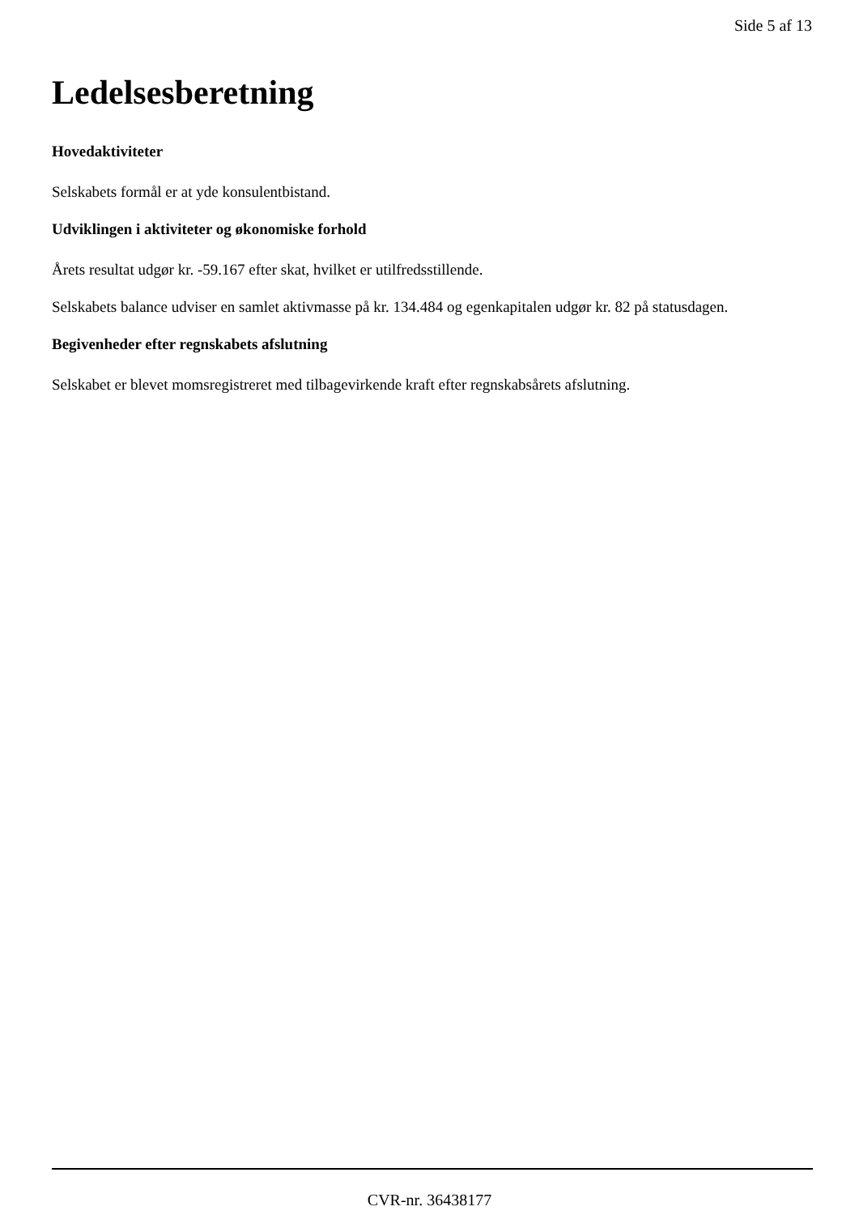Side 5 af 13
Ledelsesberetning
Hovedaktiviteter
Selskabets formål er at yde konsulentbistand.
Udviklingen i aktiviteter og økonomiske forhold
Årets resultat udgør kr. -59.167 efter skat, hvilket er utilfredsstillende.
Selskabets balance udviser en samlet aktivmasse på kr. 134.484 og egenkapitalen udgør kr. 82 på statusdagen.
Begivenheder efter regnskabets afslutning
Selskabet er blevet momsregistreret med tilbagevirkende kraft efter regnskabsårets afslutning.
CVR-nr. 36438177